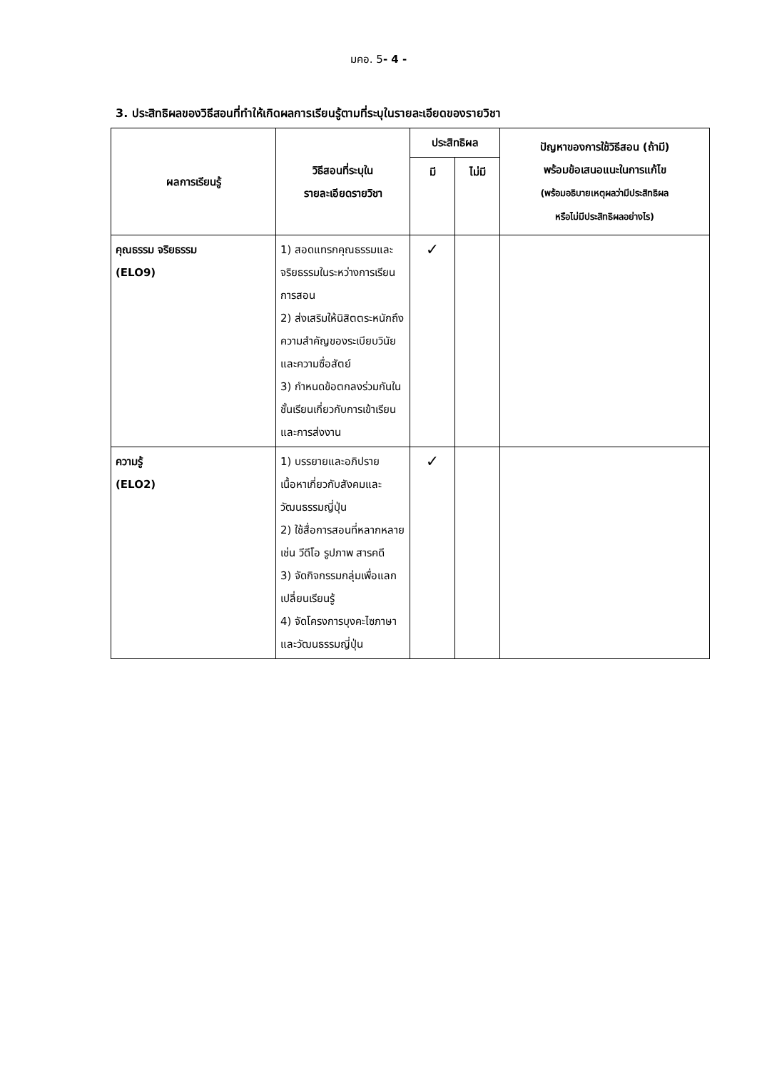มคอ. 5- 4 -
3. ประสิทธิผลของวิธีสอนที่ทำให้เกิดผลการเรียนรู้ตามที่ระบุในรายละเอียดของรายวิชา
| ผลการเรียนรู้ | วิธีสอนที่ระบุใน รายละเอียดรายวิชา | ประสิทธิผล | | ปัญหาของการใช้วิธีสอน (ถ้ามี) พร้อมข้อเสนอแนะในการแก้ไข (พร้อมอธิบายเหตุผลว่ามีประสิทธิผล หรือไม่มีประสิทธิผลอย่างไร) |
| --- | --- | --- | --- | --- |
| | | มี | ไม่มี | |
| คุณธรรม จริยธรรม (ELO9) | 1) สอดแทรกคุณธรรมและจริยธรรมในระหว่างการเรียนการสอน 2) ส่งเสริมให้นิสิตตระหนักถึงความสำคัญของระเบียบวินัยและความซื่อสัตย์ 3) กำหนดข้อตกลงร่วมกันในชั้นเรียนเกี่ยวกับการเข้าเรียนและการส่งงาน | ✓ | | |
| ความรู้ (ELO2) | 1) บรรยายและอภิปรายเนื้อหาเกี่ยวกับสังคมและวัฒนธรรมญี่ปุ่น 2) ใช้สื่อการสอนที่หลากหลาย เช่น วีดีโอ รูปภาพ สารคดี 3) จัดกิจกรรมกลุ่มเพื่อแลกเปลี่ยนเรียนรู้ 4) จัดโครงการบุงคะไซภาษาและวัฒนธรรมญี่ปุ่น | ✓ | | |